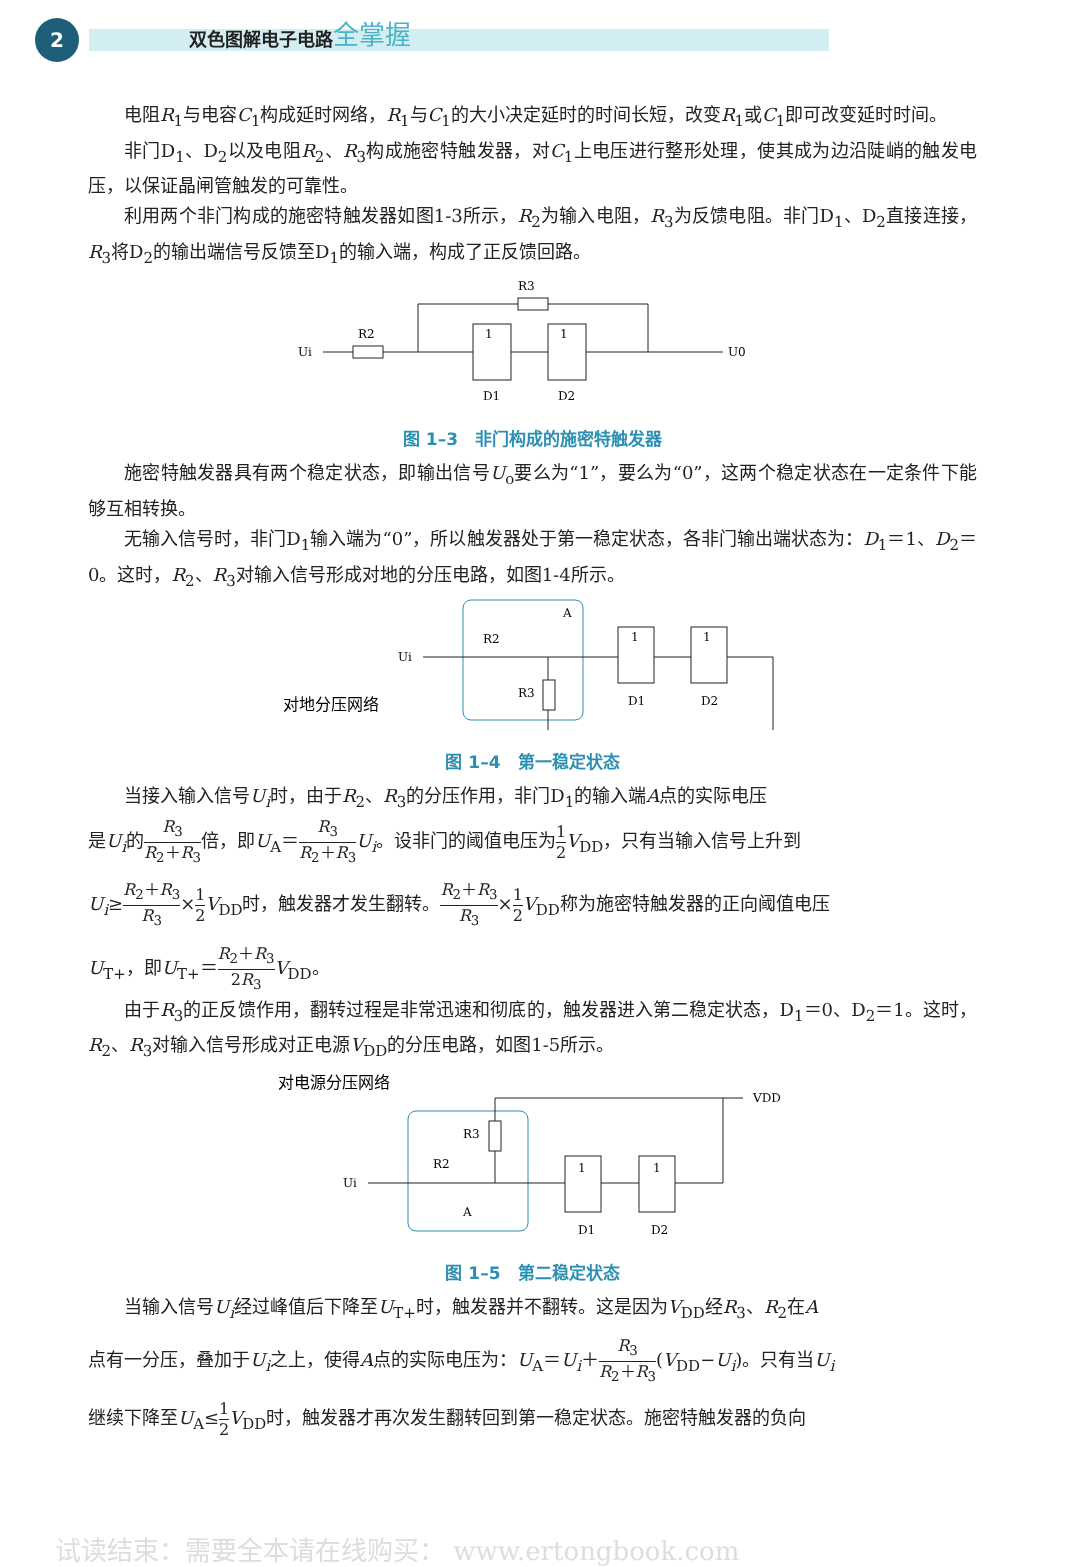2
双色图解电子电路 全掌握
电阻R<sub>1</sub>与电容C<sub>1</sub>构成延时网络，R<sub>1</sub>与C<sub>1</sub>的大小决定延时的时间长短，改变R<sub>1</sub>或C<sub>1</sub>即可改变延时时间。
非门D<sub>1</sub>、D<sub>2</sub>以及电阻R<sub>2</sub>、R<sub>3</sub>构成施密特触发器，对C<sub>1</sub>上电压进行整形处理，使其成为边沿陡峭的触发电压，以保证晶闸管触发的可靠性。
利用两个非门构成的施密特触发器如图1-3所示，R<sub>2</sub>为输入电阻，R<sub>3</sub>为反馈电阻。非门D<sub>1</sub>、D<sub>2</sub>直接连接，R<sub>3</sub>将D<sub>2</sub>的输出端信号反馈至D<sub>1</sub>的输入端，构成了正反馈回路。
Ui
R3
R2
1
1
D1
D2
U0
图 1–3　非门构成的施密特触发器
施密特触发器具有两个稳定状态，即输出信号U<sub>o</sub>要么为“1”，要么为“0”，这两个稳定状态在一定条件下能够互相转换。
无输入信号时，非门D<sub>1</sub>输入端为“0”，所以触发器处于第一稳定状态，各非门输出端状态为：D<sub>1</sub>＝1、D<sub>2</sub>＝0。这时，R<sub>2</sub>、R<sub>3</sub>对输入信号形成对地的分压电路，如图1-4所示。
对地分压网络
Ui
R2
R3
A
1
1
D1
D2
图 1–4　第一稳定状态
当接入输入信号U<sub>i</sub>时，由于R<sub>2</sub>、R<sub>3</sub>的分压作用，非门D<sub>1</sub>的输入端A点的实际电压
是U<sub>i</sub>的R<sub>3</sub> R<sub>2</sub>＋R<sub>3</sub>倍，即U<sub>A</sub>＝R<sub>3</sub> R<sub>2</sub>＋R<sub>3</sub> U<sub>i</sub>。设非门的阈值电压为1 2 V<sub>DD</sub>，只有当输入信号上升到
U<sub>i</sub>≥R<sub>2</sub>＋R<sub>3</sub> R<sub>3</sub>×1 2 V<sub>DD</sub>时，触发器才发生翻转。R<sub>2</sub>＋R<sub>3</sub> R<sub>3</sub>×1 2 V<sub>DD</sub>称为施密特触发器的正向阈值电压
U<sub>T+</sub>，即U<sub>T+</sub>＝R<sub>2</sub>＋R<sub>3</sub> 2R<sub>3</sub> V<sub>DD</sub>。
由于R<sub>3</sub>的正反馈作用，翻转过程是非常迅速和彻底的，触发器进入第二稳定状态，D<sub>1</sub>＝0、D<sub>2</sub>＝1。这时，R<sub>2</sub>、R<sub>3</sub>对输入信号形成对正电源V<sub>DD</sub>的分压电路，如图1-5所示。
对电源分压网络
Ui
R3
R2
A
1
1
D1
D2
VDD
图 1–5　第二稳定状态
当输入信号U<sub>i</sub>经过峰值后下降至U<sub>T+</sub>时，触发器并不翻转。这是因为V<sub>DD</sub>经R<sub>3</sub>、R<sub>2</sub>在A
点有一分压，叠加于U<sub>i</sub>之上，使得A点的实际电压为：U<sub>A</sub>＝U<sub>i</sub>＋R<sub>3</sub> R<sub>2</sub>＋R<sub>3</sub>(V<sub>DD</sub>−U<sub>i</sub>)。只有当U<sub>i</sub>
继续下降至U<sub>A</sub>≤1 2 V<sub>DD</sub>时，触发器才再次发生翻转回到第一稳定状态。施密特触发器的负向
试读结束：需要全本请在线购买： www.ertongbook.com